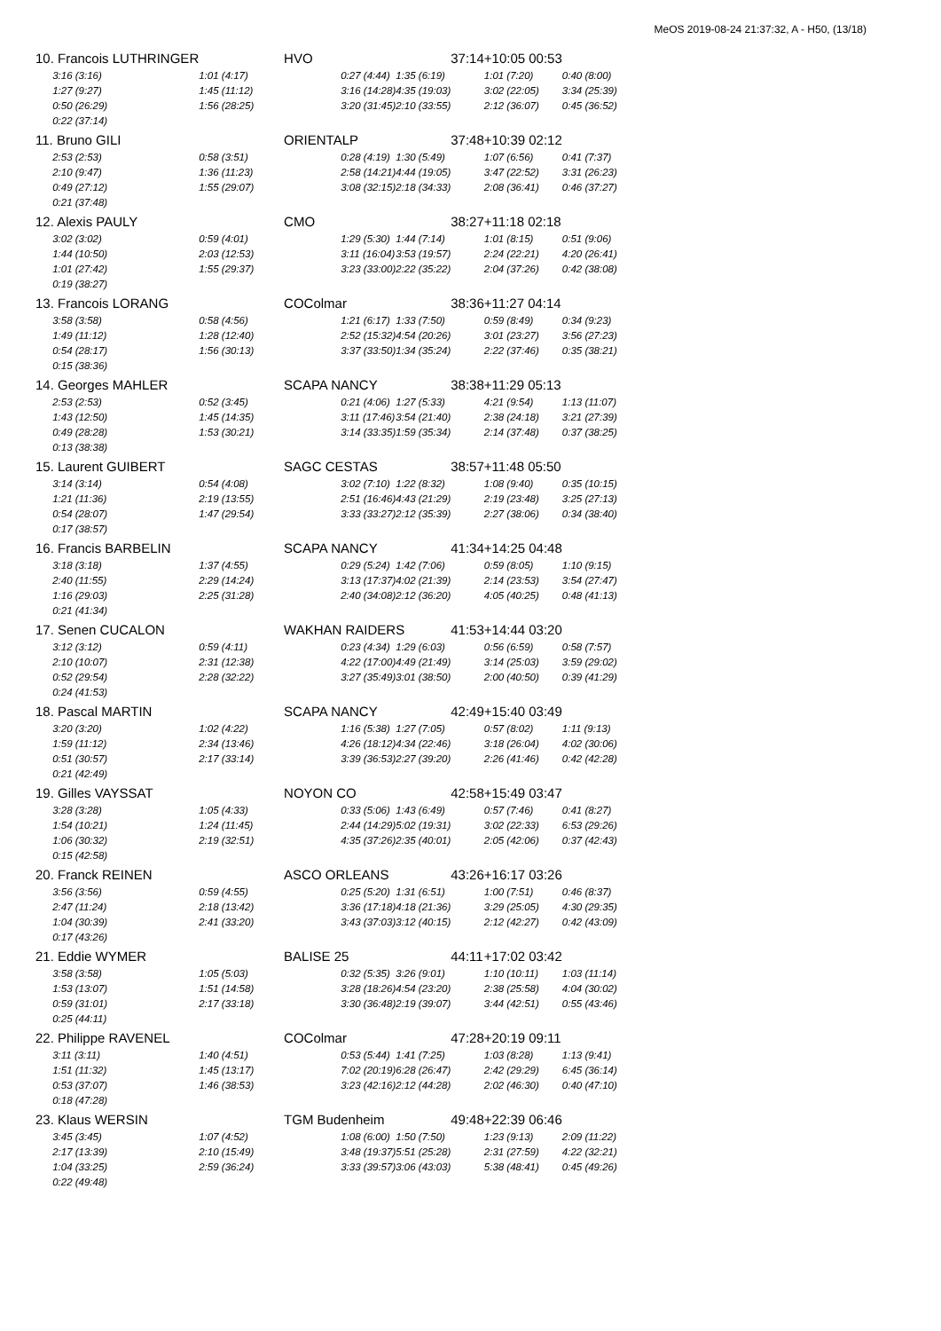MeOS 2019-08-24 21:37:32, A - H50, (13/18)
| 10. Francois LUTHRINGER | HVO | | | 37:14 | +10:05 00:53 | |
| 3:16 (3:16) | 1:01 (4:17) | 0:27 (4:44) | 1:35 (6:19) | | 1:01 (7:20) | 0:40 (8:00) |
| 1:27 (9:27) | 1:45 (11:12) | 3:16 (14:28) | 4:35 (19:03) | | 3:02 (22:05) | 3:34 (25:39) |
| 0:50 (26:29) | 1:56 (28:25) | 3:20 (31:45) | 2:10 (33:55) | | 2:12 (36:07) | 0:45 (36:52) |
| 0:22 (37:14) | | | | | | |
| 11. Bruno GILI | ORIENTALP | | | 37:48 | +10:39 02:12 | |
| 2:53 (2:53) | 0:58 (3:51) | 0:28 (4:19) | 1:30 (5:49) | | 1:07 (6:56) | 0:41 (7:37) |
| 2:10 (9:47) | 1:36 (11:23) | 2:58 (14:21) | 4:44 (19:05) | | 3:47 (22:52) | 3:31 (26:23) |
| 0:49 (27:12) | 1:55 (29:07) | 3:08 (32:15) | 2:18 (34:33) | | 2:08 (36:41) | 0:46 (37:27) |
| 0:21 (37:48) | | | | | | |
| 12. Alexis PAULY | CMO | | | 38:27 | +11:18 02:18 | |
| 3:02 (3:02) | 0:59 (4:01) | 1:29 (5:30) | 1:44 (7:14) | | 1:01 (8:15) | 0:51 (9:06) |
| 1:44 (10:50) | 2:03 (12:53) | 3:11 (16:04) | 3:53 (19:57) | | 2:24 (22:21) | 4:20 (26:41) |
| 1:01 (27:42) | 1:55 (29:37) | 3:23 (33:00) | 2:22 (35:22) | | 2:04 (37:26) | 0:42 (38:08) |
| 0:19 (38:27) | | | | | | |
| 13. Francois LORANG | COColmar | | | 38:36 | +11:27 04:14 | |
| 3:58 (3:58) | 0:58 (4:56) | 1:21 (6:17) | 1:33 (7:50) | | 0:59 (8:49) | 0:34 (9:23) |
| 1:49 (11:12) | 1:28 (12:40) | 2:52 (15:32) | 4:54 (20:26) | | 3:01 (23:27) | 3:56 (27:23) |
| 0:54 (28:17) | 1:56 (30:13) | 3:37 (33:50) | 1:34 (35:24) | | 2:22 (37:46) | 0:35 (38:21) |
| 0:15 (38:36) | | | | | | |
| 14. Georges MAHLER | SCAPA NANCY | | | 38:38 | +11:29 05:13 | |
| 2:53 (2:53) | 0:52 (3:45) | 0:21 (4:06) | 1:27 (5:33) | | 4:21 (9:54) | 1:13 (11:07) |
| 1:43 (12:50) | 1:45 (14:35) | 3:11 (17:46) | 3:54 (21:40) | | 2:38 (24:18) | 3:21 (27:39) |
| 0:49 (28:28) | 1:53 (30:21) | 3:14 (33:35) | 1:59 (35:34) | | 2:14 (37:48) | 0:37 (38:25) |
| 0:13 (38:38) | | | | | | |
| 15. Laurent GUIBERT | SAGC CESTAS | | | 38:57 | +11:48 05:50 | |
| 3:14 (3:14) | 0:54 (4:08) | 3:02 (7:10) | 1:22 (8:32) | | 1:08 (9:40) | 0:35 (10:15) |
| 1:21 (11:36) | 2:19 (13:55) | 2:51 (16:46) | 4:43 (21:29) | | 2:19 (23:48) | 3:25 (27:13) |
| 0:54 (28:07) | 1:47 (29:54) | 3:33 (33:27) | 2:12 (35:39) | | 2:27 (38:06) | 0:34 (38:40) |
| 0:17 (38:57) | | | | | | |
| 16. Francis BARBELIN | SCAPA NANCY | | | 41:34 | +14:25 04:48 | |
| 3:18 (3:18) | 1:37 (4:55) | 0:29 (5:24) | 1:42 (7:06) | | 0:59 (8:05) | 1:10 (9:15) |
| 2:40 (11:55) | 2:29 (14:24) | 3:13 (17:37) | 4:02 (21:39) | | 2:14 (23:53) | 3:54 (27:47) |
| 1:16 (29:03) | 2:25 (31:28) | 2:40 (34:08) | 2:12 (36:20) | | 4:05 (40:25) | 0:48 (41:13) |
| 0:21 (41:34) | | | | | | |
| 17. Senen CUCALON | WAKHAN RAIDERS | | | 41:53 | +14:44 03:20 | |
| 3:12 (3:12) | 0:59 (4:11) | 0:23 (4:34) | 1:29 (6:03) | | 0:56 (6:59) | 0:58 (7:57) |
| 2:10 (10:07) | 2:31 (12:38) | 4:22 (17:00) | 4:49 (21:49) | | 3:14 (25:03) | 3:59 (29:02) |
| 0:52 (29:54) | 2:28 (32:22) | 3:27 (35:49) | 3:01 (38:50) | | 2:00 (40:50) | 0:39 (41:29) |
| 0:24 (41:53) | | | | | | |
| 18. Pascal MARTIN | SCAPA NANCY | | | 42:49 | +15:40 03:49 | |
| 3:20 (3:20) | 1:02 (4:22) | 1:16 (5:38) | 1:27 (7:05) | | 0:57 (8:02) | 1:11 (9:13) |
| 1:59 (11:12) | 2:34 (13:46) | 4:26 (18:12) | 4:34 (22:46) | | 3:18 (26:04) | 4:02 (30:06) |
| 0:51 (30:57) | 2:17 (33:14) | 3:39 (36:53) | 2:27 (39:20) | | 2:26 (41:46) | 0:42 (42:28) |
| 0:21 (42:49) | | | | | | |
| 19. Gilles VAYSSAT | NOYON CO | | | 42:58 | +15:49 03:47 | |
| 3:28 (3:28) | 1:05 (4:33) | 0:33 (5:06) | 1:43 (6:49) | | 0:57 (7:46) | 0:41 (8:27) |
| 1:54 (10:21) | 1:24 (11:45) | 2:44 (14:29) | 5:02 (19:31) | | 3:02 (22:33) | 6:53 (29:26) |
| 1:06 (30:32) | 2:19 (32:51) | 4:35 (37:26) | 2:35 (40:01) | | 2:05 (42:06) | 0:37 (42:43) |
| 0:15 (42:58) | | | | | | |
| 20. Franck REINEN | ASCO ORLEANS | | | 43:26 | +16:17 03:26 | |
| 3:56 (3:56) | 0:59 (4:55) | 0:25 (5:20) | 1:31 (6:51) | | 1:00 (7:51) | 0:46 (8:37) |
| 2:47 (11:24) | 2:18 (13:42) | 3:36 (17:18) | 4:18 (21:36) | | 3:29 (25:05) | 4:30 (29:35) |
| 1:04 (30:39) | 2:41 (33:20) | 3:43 (37:03) | 3:12 (40:15) | | 2:12 (42:27) | 0:42 (43:09) |
| 0:17 (43:26) | | | | | | |
| 21. Eddie WYMER | BALISE 25 | | | 44:11 | +17:02 03:42 | |
| 3:58 (3:58) | 1:05 (5:03) | 0:32 (5:35) | 3:26 (9:01) | | 1:10 (10:11) | 1:03 (11:14) |
| 1:53 (13:07) | 1:51 (14:58) | 3:28 (18:26) | 4:54 (23:20) | | 2:38 (25:58) | 4:04 (30:02) |
| 0:59 (31:01) | 2:17 (33:18) | 3:30 (36:48) | 2:19 (39:07) | | 3:44 (42:51) | 0:55 (43:46) |
| 0:25 (44:11) | | | | | | |
| 22. Philippe RAVENEL | COColmar | | | 47:28 | +20:19 09:11 | |
| 3:11 (3:11) | 1:40 (4:51) | 0:53 (5:44) | 1:41 (7:25) | | 1:03 (8:28) | 1:13 (9:41) |
| 1:51 (11:32) | 1:45 (13:17) | 7:02 (20:19) | 6:28 (26:47) | | 2:42 (29:29) | 6:45 (36:14) |
| 0:53 (37:07) | 1:46 (38:53) | 3:23 (42:16) | 2:12 (44:28) | | 2:02 (46:30) | 0:40 (47:10) |
| 0:18 (47:28) | | | | | | |
| 23. Klaus WERSIN | TGM Budenheim | | | 49:48 | +22:39 06:46 | |
| 3:45 (3:45) | 1:07 (4:52) | 1:08 (6:00) | 1:50 (7:50) | | 1:23 (9:13) | 2:09 (11:22) |
| 2:17 (13:39) | 2:10 (15:49) | 3:48 (19:37) | 5:51 (25:28) | | 2:31 (27:59) | 4:22 (32:21) |
| 1:04 (33:25) | 2:59 (36:24) | 3:33 (39:57) | 3:06 (43:03) | | 5:38 (48:41) | 0:45 (49:26) |
| 0:22 (49:48) | | | | | | |